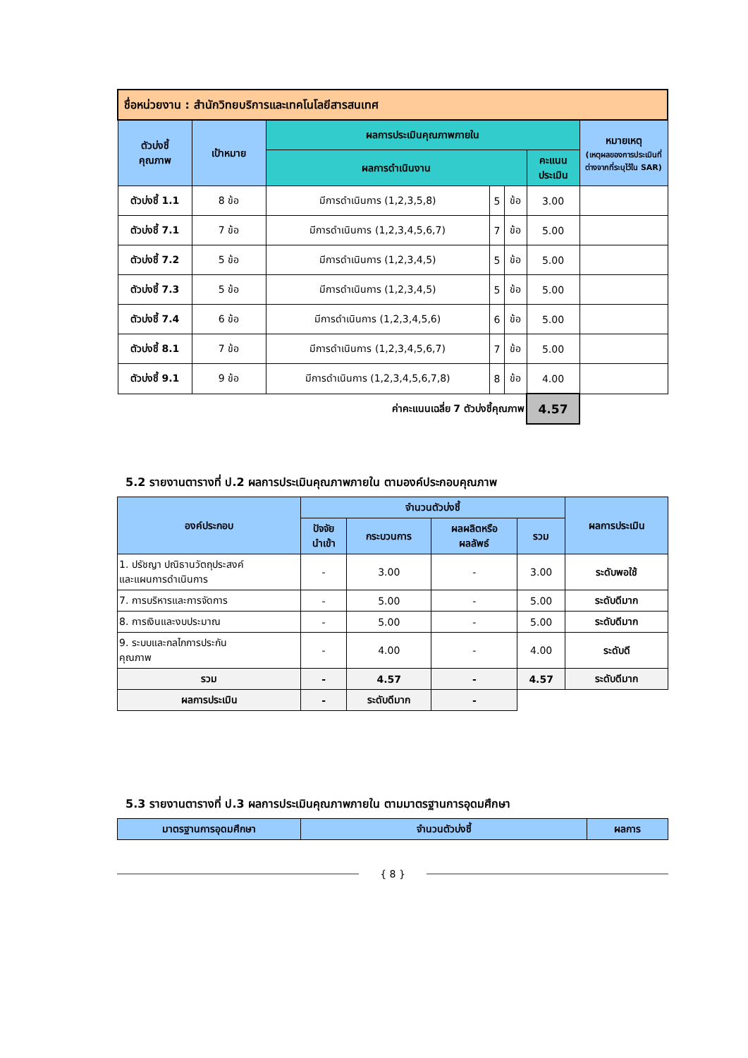| ชื่อหน่วยงาน : สำนักวิทยบริการและเทคโนโลยีสารสนเทศ | | | | | | |
| --- | --- | --- | --- | --- | --- | --- |
| ตัวบ่งชี้ คุณภาพ | เป้าหมาย | ผลการประเมินคุณภาพภายใน | | | | หมายเหตุ (เหตุผลของการประเมินที่ต่างจากที่ระบุไว้ใน SAR) |
| | | ผลการดำเนินงาน | | | คะแนนประเมิน | |
| ตัวบ่งชี้ 1.1 | 8 ข้อ | มีการดำเนินการ (1,2,3,5,8) | 5 | ข้อ | 3.00 | |
| ตัวบ่งชี้ 7.1 | 7 ข้อ | มีการดำเนินการ (1,2,3,4,5,6,7) | 7 | ข้อ | 5.00 | |
| ตัวบ่งชี้ 7.2 | 5 ข้อ | มีการดำเนินการ (1,2,3,4,5) | 5 | ข้อ | 5.00 | |
| ตัวบ่งชี้ 7.3 | 5 ข้อ | มีการดำเนินการ (1,2,3,4,5) | 5 | ข้อ | 5.00 | |
| ตัวบ่งชี้ 7.4 | 6 ข้อ | มีการดำเนินการ (1,2,3,4,5,6) | 6 | ข้อ | 5.00 | |
| ตัวบ่งชี้ 8.1 | 7 ข้อ | มีการดำเนินการ (1,2,3,4,5,6,7) | 7 | ข้อ | 5.00 | |
| ตัวบ่งชี้ 9.1 | 9 ข้อ | มีการดำเนินการ (1,2,3,4,5,6,7,8) | 8 | ข้อ | 4.00 | |
| ค่าคะแนนเฉลี่ย 7 ตัวบ่งชี้คุณภาพ | | | | | 4.57 | |
5.2 รายงานตารางที่ ป.2 ผลการประเมินคุณภาพภายใน ตามองค์ประกอบคุณภาพ
| องค์ประกอบ | จำนวนตัวบ่งชี้ | | | | ผลการประเมิน |
| --- | --- | --- | --- | --- | --- |
| | ปัจจัย นำเข้า | กระบวนการ | ผลผลิตหรือ ผลลัพธ์ | รวม | |
| 1. ปรัชญา ปณิธานวัตถุประสงค์ และแผนการดำเนินการ | - | 3.00 | - | 3.00 | ระดับพอใช้ |
| 7. การบริหารและการจัดการ | - | 5.00 | - | 5.00 | ระดับดีมาก |
| 8. การเงินและงบประมาณ | - | 5.00 | - | 5.00 | ระดับดีมาก |
| 9. ระบบและกลไกการประกัน คุณภาพ | - | 4.00 | - | 4.00 | ระดับดี |
| รวม | - | 4.57 | - | 4.57 | ระดับดีมาก |
| ผลการประเมิน | - | ระดับดีมาก | - | | |
5.3 รายงานตารางที่ ป.3 ผลการประเมินคุณภาพภายใน ตามมาตรฐานการอุดมศึกษา
| มาตรฐานการอุดมศึกษา | จำนวนตัวบ่งชี้ | ผลการ |
| --- | --- | --- |
{ 8 }